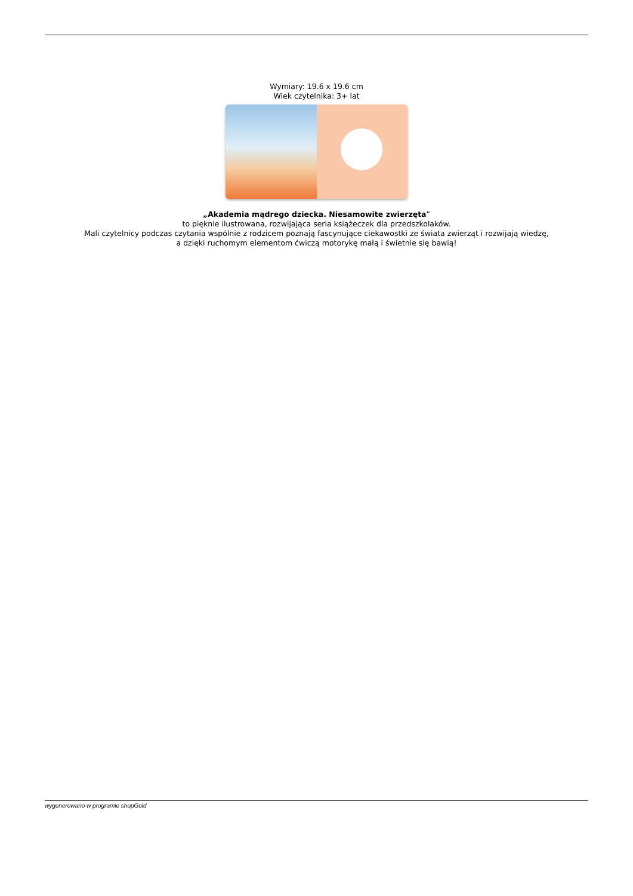Wymiary: 19.6 x 19.6 cm
Wiek czytelnika: 3+ lat
„Akademia mądrego dziecka. Niesamowite zwierzęta”
to pięknie ilustrowana, rozwijająca seria książeczek dla przedszkolaków.
Mali czytelnicy podczas czytania wspólnie z rodzicem poznają fascynujące ciekawostki ze świata zwierząt i rozwijają wiedzę,
a dzięki ruchomym elementom ćwiczą motorykę małą i świetnie się bawią!
wygenerowano w programie shopGold